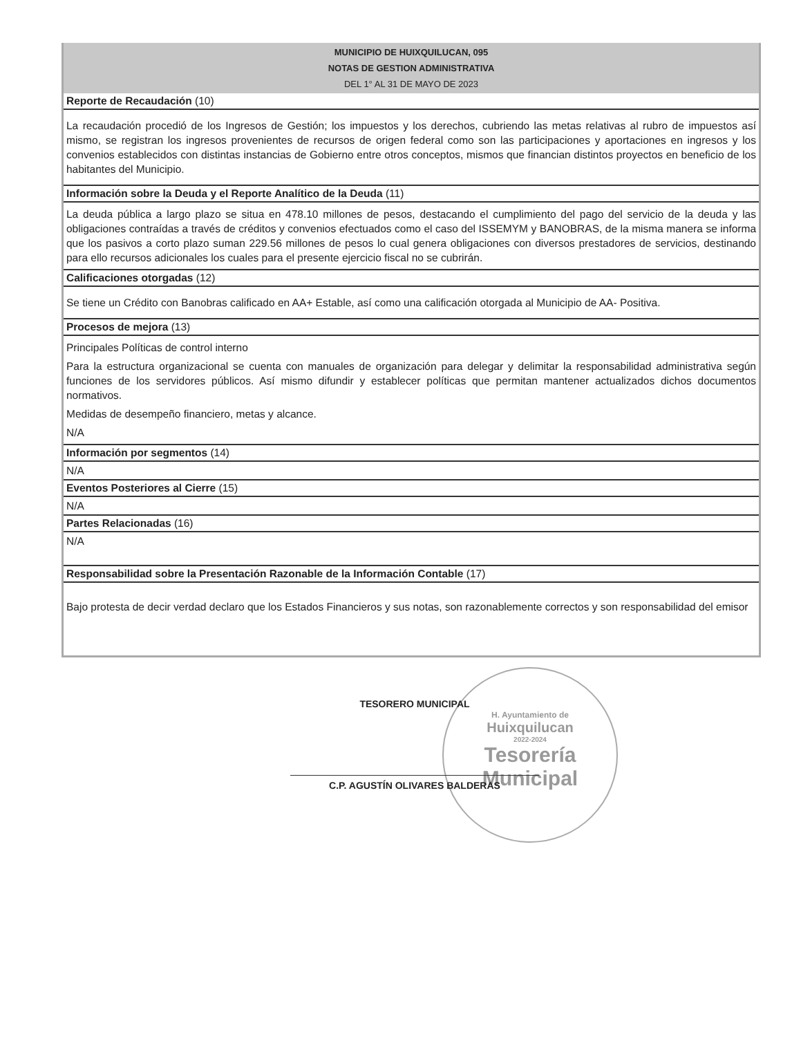MUNICIPIO DE HUIXQUILUCAN, 095
NOTAS DE GESTION ADMINISTRATIVA
DEL 1° AL 31 DE MAYO DE 2023
Reporte de Recaudación (10)
La recaudación procedió de los Ingresos de Gestión; los impuestos y los derechos, cubriendo las metas relativas al rubro de impuestos así mismo, se registran los ingresos provenientes de recursos de origen federal como son las participaciones y aportaciones en ingresos y los convenios establecidos con distintas instancias de Gobierno entre otros conceptos, mismos que financian distintos proyectos en beneficio de los habitantes del Municipio.
Información sobre la Deuda y el Reporte Analítico de la Deuda (11)
La deuda pública a largo plazo se situa en 478.10 millones de pesos, destacando el cumplimiento del pago del servicio de la deuda y las obligaciones contraídas a través de créditos y convenios efectuados como el caso del ISSEMYM y BANOBRAS, de la misma manera se informa que los pasivos a corto plazo suman 229.56 millones de pesos lo cual genera obligaciones con diversos prestadores de servicios, destinando para ello recursos adicionales los cuales para el presente ejercicio fiscal no se cubrirán.
Calificaciones otorgadas (12)
Se tiene un Crédito con Banobras calificado en AA+ Estable, así como una calificación otorgada al Municipio de AA- Positiva.
Procesos de mejora (13)
Principales Políticas de control interno
Para la estructura organizacional se cuenta con manuales de organización para delegar y delimitar la responsabilidad administrativa según funciones de los servidores públicos. Así mismo difundir y establecer políticas que permitan mantener actualizados dichos documentos normativos.
Medidas de desempeño financiero, metas y alcance.
N/A
Información por segmentos (14)
N/A
Eventos Posteriores al Cierre (15)
N/A
Partes Relacionadas (16)
N/A
Responsabilidad sobre la Presentación Razonable de la Información Contable (17)
Bajo protesta de decir verdad declaro que los Estados Financieros y sus notas, son razonablemente correctos y son responsabilidad del emisor
H. Ayuntamiento de
Huixquilucan
2022-2024
Tesorería
Municipal
TESORERO MUNICIPAL
C.P. AGUSTÍN OLIVARES BALDERAS